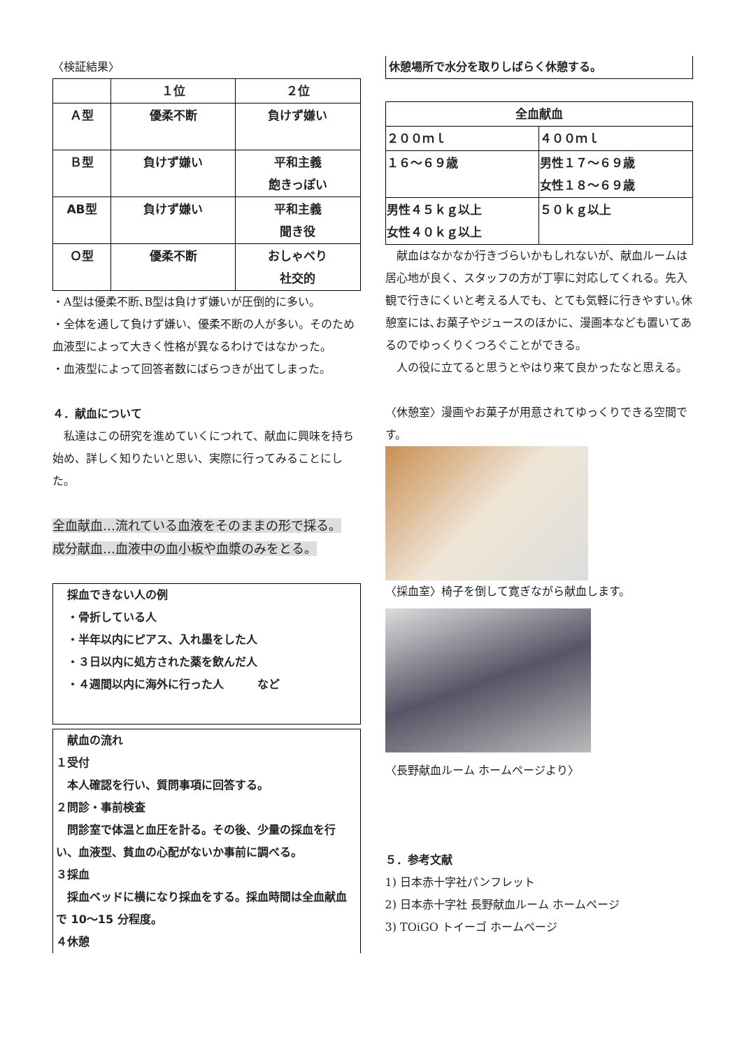〈検証結果〉
| | １位 | ２位 |
| --- | --- | --- |
| Ａ型 | 優柔不断 | 負けず嫌い |
| Ｂ型 | 負けず嫌い | 平和主義 飽きっぽい |
| AB型 | 負けず嫌い | 平和主義 聞き役 |
| Ｏ型 | 優柔不断 | おしゃべり 社交的 |
・A型は優柔不断､B型は負けず嫌いが圧倒的に多い｡
・全体を通して負けず嫌い、優柔不断の人が多い。そのため血液型によって大きく性格が異なるわけではなかった。
・血液型によって回答者数にばらつきが出てしまった。
４．献血について
　私達はこの研究を進めていくにつれて、献血に興味を持ち始め、詳しく知りたいと思い、実際に行ってみることにした。
全血献血…流れている血液をそのままの形で採る。
成分献血…血液中の血小板や血漿のみをとる。
　採血できない人の例
　・骨折している人
　・半年以内にピアス、入れ墨をした人
　・３日以内に処方された薬を飲んだ人
　・４週間以内に海外に行った人　　　など
　献血の流れ
１受付
　本人確認を行い、質問事項に回答する。
２問診・事前検査
　問診室で体温と血圧を計る。その後、少量の採血を行い、血液型、貧血の心配がないか事前に調べる。
３採血
　採血ベッドに横になり採血をする。採血時間は全血献血で 10～15 分程度。
４休憩
休憩場所で水分を取りしばらく休憩する。
| 全血献血 | |
| ２００ｍｌ | ４００ｍｌ |
| １６～６９歳 | 男性１７～６９歳 女性１８～６９歳 |
| 男性４５ｋｇ以上 女性４０ｋｇ以上 | ５０ｋｇ以上 |
　献血はなかなか行きづらいかもしれないが、献血ルームは居心地が良く、スタッフの方が丁寧に対応してくれる。先入観で行きにくいと考える人でも、とても気軽に行きやすい｡休憩室には､お菓子やジュースのほかに、漫画本なども置いてあるのでゆっくりくつろぐことができる。
　人の役に立てると思うとやはり来て良かったなと思える。
〈休憩室〉漫画やお菓子が用意されてゆっくりできる空間です。
〈採血室〉椅子を倒して寛ぎながら献血します。
〈長野献血ルーム ホームページより〉
５．参考文献
1) 日本赤十字社パンフレット
2) 日本赤十字社 長野献血ルーム ホームページ
3) TOiGO トイーゴ ホームページ